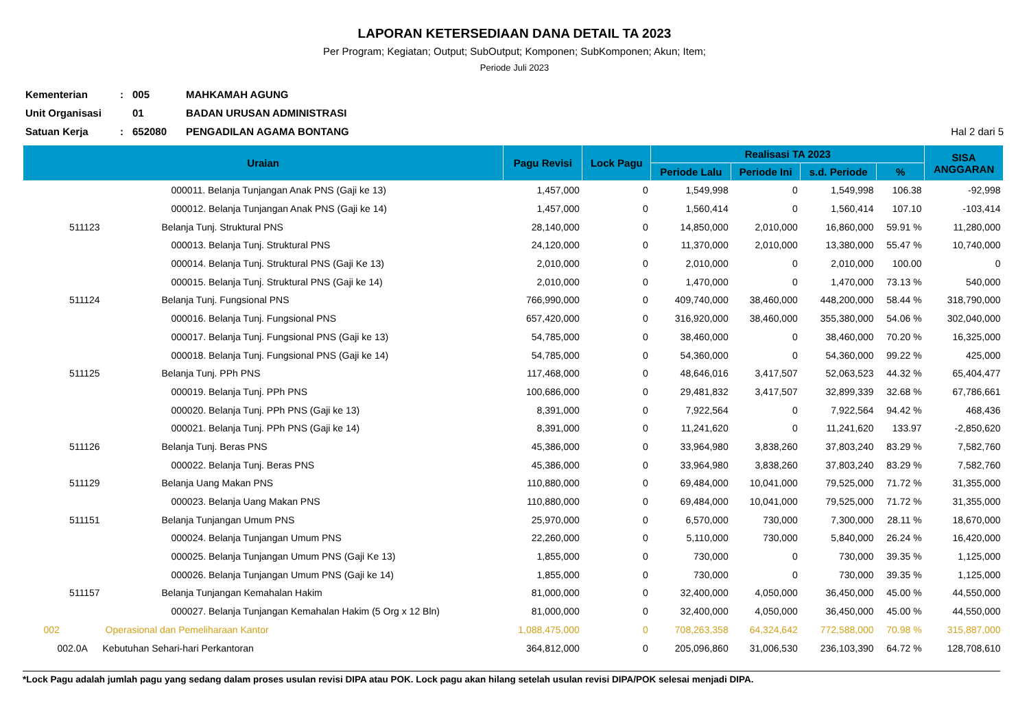LAPORAN KETERSEDIAAN DANA DETAIL TA 2023
Per Program; Kegiatan; Output; SubOutput; Komponen; SubKomponen; Akun; Item;
Periode Juli 2023
| Kementerian | : | 005 | MAHKAMAH AGUNG | |
| Unit Organisasi | | 01 | BADAN URUSAN ADMINISTRASI | |
| Satuan Kerja | : | 652080 | PENGADILAN AGAMA BONTANG | Hal 2 dari 5 |
| Uraian | | Pagu Revisi | Lock Pagu | Realisasi TA 2023 | | | | SISA ANGGARAN |
| --- | --- | --- | --- | --- | --- | --- | --- | --- |
| | | | | Periode Lalu | Periode Ini | s.d. Periode | % | |
| | 000011. Belanja Tunjangan Anak PNS (Gaji ke 13) | 1,457,000 | 0 | 1,549,998 | 0 | 1,549,998 | 106.38 | -92,998 |
| | 000012. Belanja Tunjangan Anak PNS (Gaji ke 14) | 1,457,000 | 0 | 1,560,414 | 0 | 1,560,414 | 107.10 | -103,414 |
| 511123 | Belanja Tunj. Struktural PNS | 28,140,000 | 0 | 14,850,000 | 2,010,000 | 16,860,000 | 59.91 % | 11,280,000 |
| | 000013. Belanja Tunj. Struktural PNS | 24,120,000 | 0 | 11,370,000 | 2,010,000 | 13,380,000 | 55.47 % | 10,740,000 |
| | 000014. Belanja Tunj. Struktural PNS (Gaji Ke 13) | 2,010,000 | 0 | 2,010,000 | 0 | 2,010,000 | 100.00 | 0 |
| | 000015. Belanja Tunj. Struktural PNS (Gaji ke 14) | 2,010,000 | 0 | 1,470,000 | 0 | 1,470,000 | 73.13 % | 540,000 |
| 511124 | Belanja Tunj. Fungsional PNS | 766,990,000 | 0 | 409,740,000 | 38,460,000 | 448,200,000 | 58.44 % | 318,790,000 |
| | 000016. Belanja Tunj. Fungsional PNS | 657,420,000 | 0 | 316,920,000 | 38,460,000 | 355,380,000 | 54.06 % | 302,040,000 |
| | 000017. Belanja Tunj. Fungsional PNS (Gaji ke 13) | 54,785,000 | 0 | 38,460,000 | 0 | 38,460,000 | 70.20 % | 16,325,000 |
| | 000018. Belanja Tunj. Fungsional PNS (Gaji ke 14) | 54,785,000 | 0 | 54,360,000 | 0 | 54,360,000 | 99.22 % | 425,000 |
| 511125 | Belanja Tunj. PPh PNS | 117,468,000 | 0 | 48,646,016 | 3,417,507 | 52,063,523 | 44.32 % | 65,404,477 |
| | 000019. Belanja Tunj. PPh PNS | 100,686,000 | 0 | 29,481,832 | 3,417,507 | 32,899,339 | 32.68 % | 67,786,661 |
| | 000020. Belanja Tunj. PPh PNS (Gaji ke 13) | 8,391,000 | 0 | 7,922,564 | 0 | 7,922,564 | 94.42 % | 468,436 |
| | 000021. Belanja Tunj. PPh PNS (Gaji ke 14) | 8,391,000 | 0 | 11,241,620 | 0 | 11,241,620 | 133.97 | -2,850,620 |
| 511126 | Belanja Tunj. Beras PNS | 45,386,000 | 0 | 33,964,980 | 3,838,260 | 37,803,240 | 83.29 % | 7,582,760 |
| | 000022. Belanja Tunj. Beras PNS | 45,386,000 | 0 | 33,964,980 | 3,838,260 | 37,803,240 | 83.29 % | 7,582,760 |
| 511129 | Belanja Uang Makan PNS | 110,880,000 | 0 | 69,484,000 | 10,041,000 | 79,525,000 | 71.72 % | 31,355,000 |
| | 000023. Belanja Uang Makan PNS | 110,880,000 | 0 | 69,484,000 | 10,041,000 | 79,525,000 | 71.72 % | 31,355,000 |
| 511151 | Belanja Tunjangan Umum PNS | 25,970,000 | 0 | 6,570,000 | 730,000 | 7,300,000 | 28.11 % | 18,670,000 |
| | 000024. Belanja Tunjangan Umum PNS | 22,260,000 | 0 | 5,110,000 | 730,000 | 5,840,000 | 26.24 % | 16,420,000 |
| | 000025. Belanja Tunjangan Umum PNS (Gaji Ke 13) | 1,855,000 | 0 | 730,000 | 0 | 730,000 | 39.35 % | 1,125,000 |
| | 000026. Belanja Tunjangan Umum PNS (Gaji ke 14) | 1,855,000 | 0 | 730,000 | 0 | 730,000 | 39.35 % | 1,125,000 |
| 511157 | Belanja Tunjangan Kemahalan Hakim | 81,000,000 | 0 | 32,400,000 | 4,050,000 | 36,450,000 | 45.00 % | 44,550,000 |
| | 000027. Belanja Tunjangan Kemahalan Hakim (5 Org x 12 Bln) | 81,000,000 | 0 | 32,400,000 | 4,050,000 | 36,450,000 | 45.00 % | 44,550,000 |
| 002 | Operasional dan Pemeliharaan Kantor | 1,088,475,000 | 0 | 708,263,358 | 64,324,642 | 772,588,000 | 70.98 % | 315,887,000 |
| 002.0A | Kebutuhan Sehari-hari Perkantoran | 364,812,000 | 0 | 205,096,860 | 31,006,530 | 236,103,390 | 64.72 % | 128,708,610 |
*Lock Pagu adalah jumlah pagu yang sedang dalam proses usulan revisi DIPA atau POK. Lock pagu akan hilang setelah usulan revisi DIPA/POK selesai menjadi DIPA.